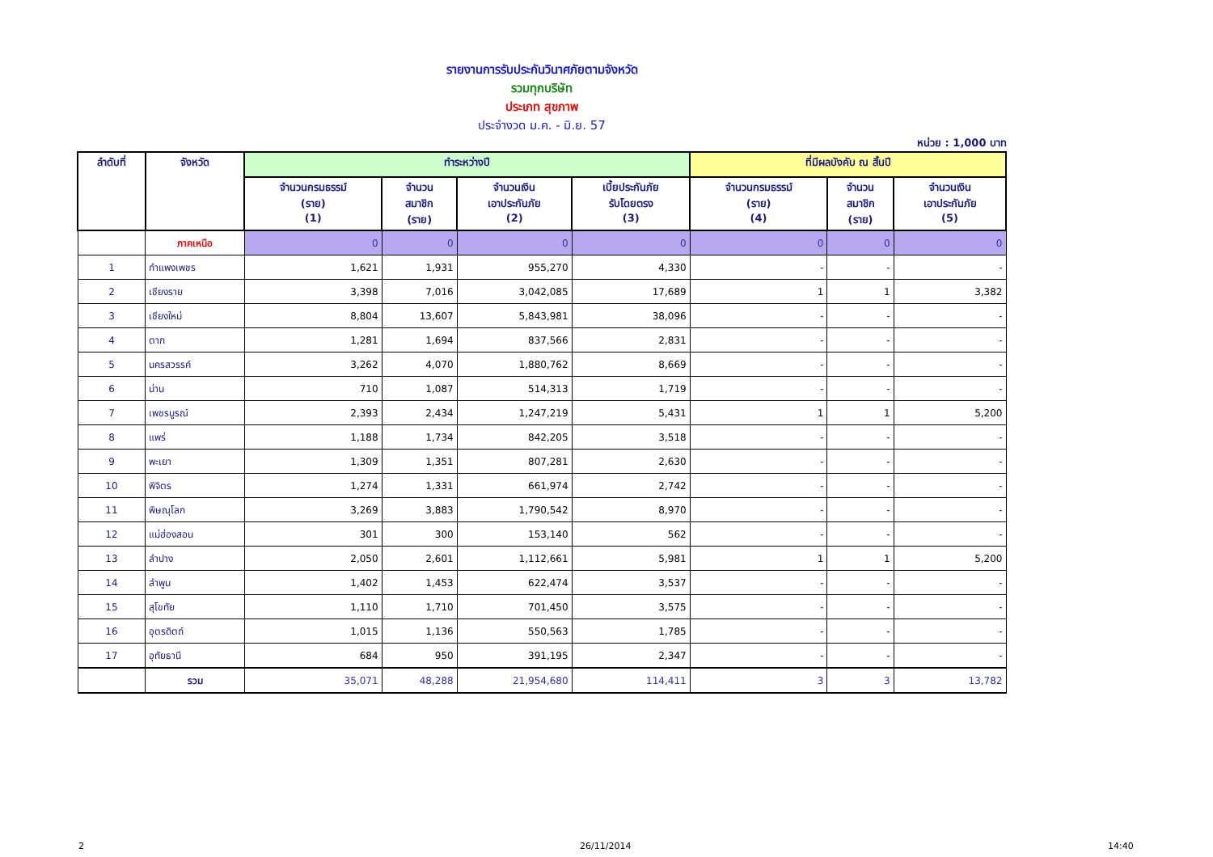รายงานการรับประกันวินาศภัยตามจังหวัด
รวมทุกบริษัท
ประเภท สุขภาพ
ประจำงวด ม.ค. - มิ.ย. 57
หน่วย : 1,000 บาท
| ลำดับที่ | จังหวัด | ทำระหว่างปี | | | | ที่มีผลบังคับ ณ สิ้นปี | | |
| --- | --- | --- | --- | --- | --- | --- | --- | --- |
| | | จำนวนกรมธรรม์ (ราย) (1) | จำนวน สมาชิก (ราย) | จำนวนเงิน เอาประกันภัย (2) | เบี้ยประกันภัย รับโดยตรง (3) | จำนวนกรมธรรม์ (ราย) (4) | จำนวน สมาชิก (ราย) | จำนวนเงิน เอาประกันภัย (5) |
| | ภาคเหนือ | 0 | 0 | 0 | 0 | 0 | 0 | 0 |
| 1 | กำแพงเพชร | 1,621 | 1,931 | 955,270 | 4,330 | - | - | - |
| 2 | เชียงราย | 3,398 | 7,016 | 3,042,085 | 17,689 | 1 | 1 | 3,382 |
| 3 | เชียงใหม่ | 8,804 | 13,607 | 5,843,981 | 38,096 | - | - | - |
| 4 | ตาก | 1,281 | 1,694 | 837,566 | 2,831 | - | - | - |
| 5 | นครสวรรค์ | 3,262 | 4,070 | 1,880,762 | 8,669 | - | - | - |
| 6 | น่าน | 710 | 1,087 | 514,313 | 1,719 | - | - | - |
| 7 | เพชรบูรณ์ | 2,393 | 2,434 | 1,247,219 | 5,431 | 1 | 1 | 5,200 |
| 8 | แพร่ | 1,188 | 1,734 | 842,205 | 3,518 | - | - | - |
| 9 | พะเยา | 1,309 | 1,351 | 807,281 | 2,630 | - | - | - |
| 10 | พิจิตร | 1,274 | 1,331 | 661,974 | 2,742 | - | - | - |
| 11 | พิษณุโลก | 3,269 | 3,883 | 1,790,542 | 8,970 | - | - | - |
| 12 | แม่ฮ่องสอน | 301 | 300 | 153,140 | 562 | - | - | - |
| 13 | ลำปาง | 2,050 | 2,601 | 1,112,661 | 5,981 | 1 | 1 | 5,200 |
| 14 | ลำพูน | 1,402 | 1,453 | 622,474 | 3,537 | - | - | - |
| 15 | สุโขทัย | 1,110 | 1,710 | 701,450 | 3,575 | - | - | - |
| 16 | อุตรดิตถ์ | 1,015 | 1,136 | 550,563 | 1,785 | - | - | - |
| 17 | อุทัยธานี | 684 | 950 | 391,195 | 2,347 | - | - | - |
| | รวม | 35,071 | 48,288 | 21,954,680 | 114,411 | 3 | 3 | 13,782 |
2 26/11/2014 14:40